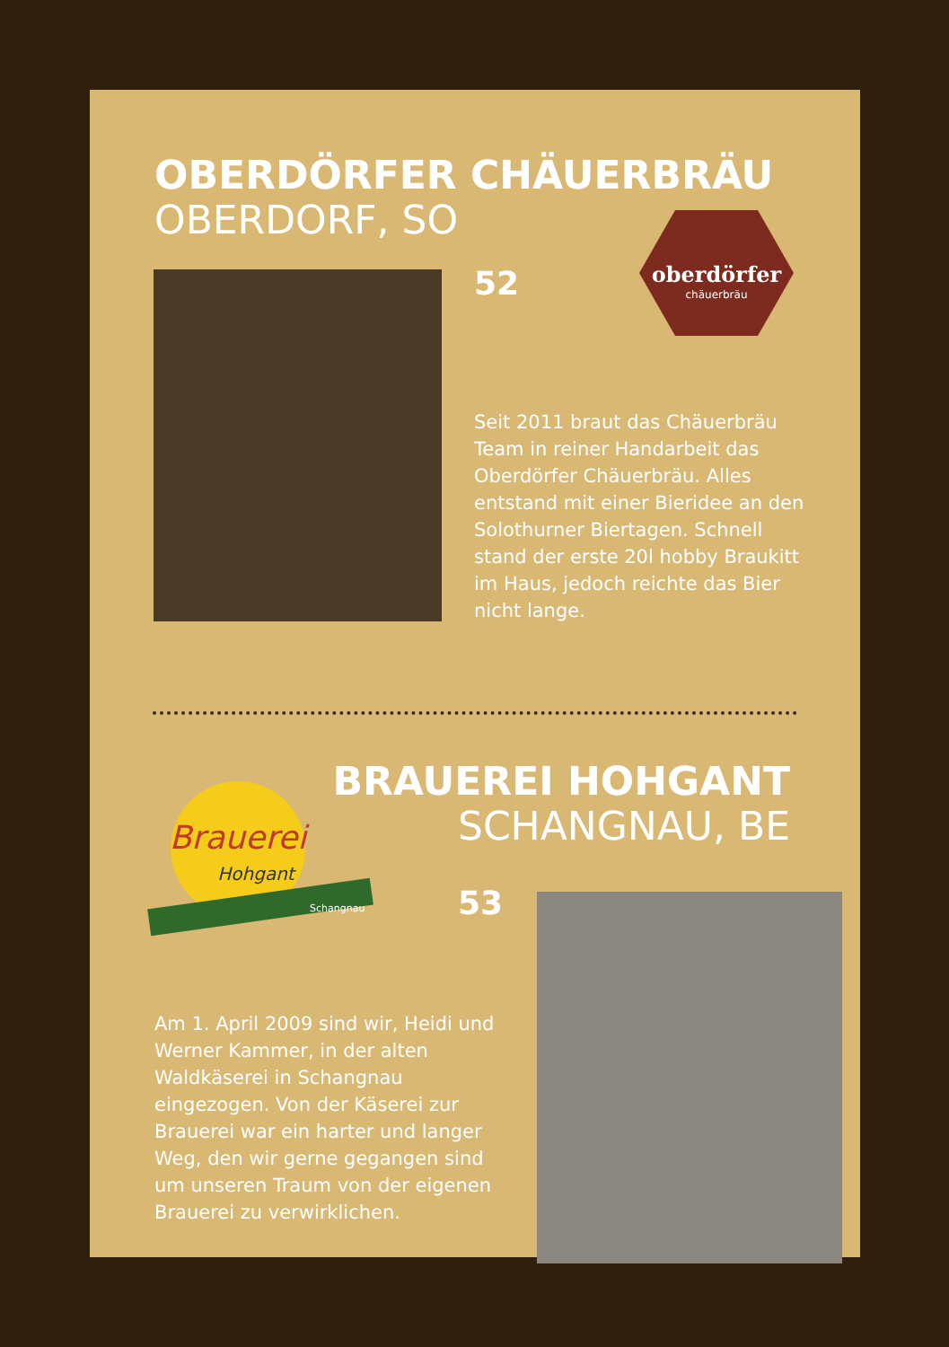OBERDÖRFER CHÄUERBRÄU
OBERDORF, SO
52
oberdörfer
chäuerbräu
Seit 2011 braut das Chäuerbräu Team in reiner Handarbeit das Oberdörfer Chäuerbräu. Alles entstand mit einer Bieridee an den Solothurner Biertagen. Schnell stand der erste 20l hobby Braukitt im Haus, jedoch reichte das Bier nicht lange.
Brauerei
Hohgant
Schangnau
BRAUEREI HOHGANT
SCHANGNAU, BE
53
Am 1. April 2009 sind wir, Heidi und Werner Kammer, in der alten Waldkäserei in Schangnau eingezogen. Von der Käserei zur Brauerei war ein harter und langer Weg, den wir gerne ge­gangen sind um unseren Traum von der eigenen Brauerei zu verwirklichen.